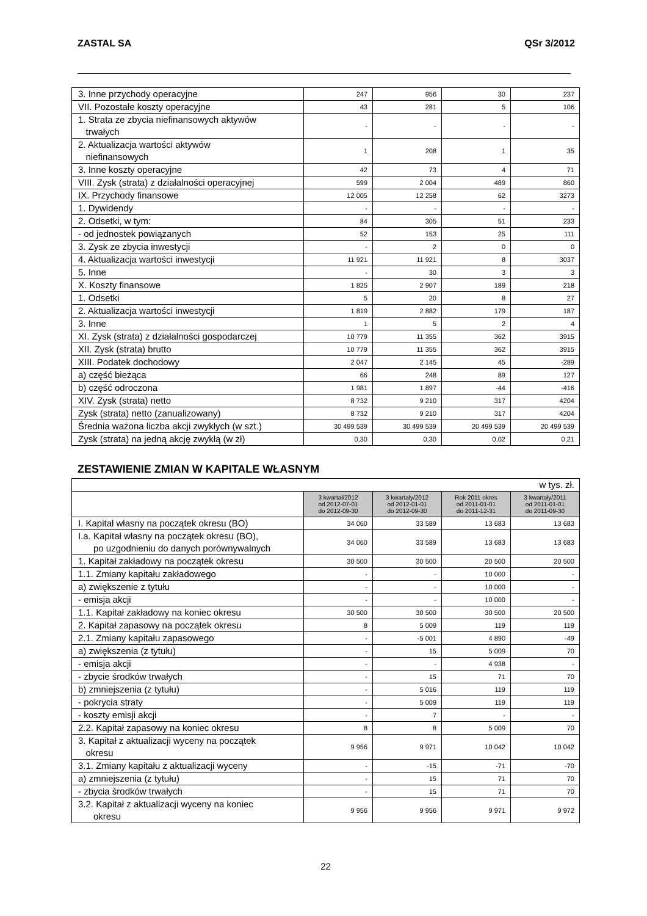ZASTAL SA QSr 3/2012
| 3. Inne przychody operacyjne | 247 | 956 | 30 | 237 |
| VII. Pozostałe koszty operacyjne | 43 | 281 | 5 | 106 |
| 1. Strata ze zbycia niefinansowych aktywów trwałych | - | - | - | - |
| 2. Aktualizacja wartości aktywów niefinansowych | 1 | 208 | 1 | 35 |
| 3. Inne koszty operacyjne | 42 | 73 | 4 | 71 |
| VIII. Zysk (strata) z działalności operacyjnej | 599 | 2 004 | 489 | 860 |
| IX. Przychody finansowe | 12 005 | 12 258 | 62 | 3273 |
| 1. Dywidendy | - | - | - | - |
| 2. Odsetki, w tym: | 84 | 305 | 51 | 233 |
| - od jednostek powiązanych | 52 | 153 | 25 | 111 |
| 3. Zysk ze zbycia inwestycji | - | 2 | 0 | 0 |
| 4. Aktualizacja wartości inwestycji | 11 921 | 11 921 | 8 | 3037 |
| 5. Inne | - | 30 | 3 | 3 |
| X. Koszty finansowe | 1 825 | 2 907 | 189 | 218 |
| 1. Odsetki | 5 | 20 | 8 | 27 |
| 2. Aktualizacja wartości inwestycji | 1 819 | 2 882 | 179 | 187 |
| 3. Inne | 1 | 5 | 2 | 4 |
| XI. Zysk (strata) z działalności gospodarczej | 10 779 | 11 355 | 362 | 3915 |
| XII. Zysk (strata) brutto | 10 779 | 11 355 | 362 | 3915 |
| XIII. Podatek dochodowy | 2 047 | 2 145 | 45 | -289 |
| a) część bieżąca | 66 | 248 | 89 | 127 |
| b) część odroczona | 1 981 | 1 897 | -44 | -416 |
| XIV. Zysk (strata) netto | 8 732 | 9 210 | 317 | 4204 |
| Zysk (strata) netto (zanualizowany) | 8 732 | 9 210 | 317 | 4204 |
| Średnia ważona liczba akcji zwykłych (w szt.) | 30 499 539 | 30 499 539 | 20 499 539 | 20 499 539 |
| Zysk (strata) na jedną akcję zwykłą (w zł) | 0,30 | 0,30 | 0,02 | 0,21 |
ZESTAWIENIE ZMIAN W KAPITALE WŁASNYM
| w tys. zł. | | | | |
| | 3 kwartał/2012 od 2012-07-01 do 2012-09-30 | 3 kwartały/2012 od 2012-01-01 do 2012-09-30 | Rok 2011 okres od 2011-01-01 do 2011-12-31 | 3 kwartały/2011 od 2011-01-01 do 2011-09-30 |
| I. Kapitał własny na początek okresu (BO) | 34 060 | 33 589 | 13 683 | 13 683 |
| I.a. Kapitał własny na początek okresu (BO), po uzgodnieniu do danych porównywalnych | 34 060 | 33 589 | 13 683 | 13 683 |
| 1. Kapitał zakładowy na początek okresu | 30 500 | 30 500 | 20 500 | 20 500 |
| 1.1. Zmiany kapitału zakładowego | - | - | 10 000 | - |
| a) zwiększenie z tytułu | - | - | 10 000 | - |
| - emisja akcji | - | - | 10 000 | - |
| 1.1. Kapitał zakładowy na koniec okresu | 30 500 | 30 500 | 30 500 | 20 500 |
| 2. Kapitał zapasowy na początek okresu | 8 | 5 009 | 119 | 119 |
| 2.1. Zmiany kapitału zapasowego | - | -5 001 | 4 890 | -49 |
| a) zwiększenia (z tytułu) | - | 15 | 5 009 | 70 |
| - emisja akcji | - | - | 4 938 | - |
| - zbycie środków trwałych | - | 15 | 71 | 70 |
| b) zmniejszenia (z tytułu) | - | 5 016 | 119 | 119 |
| - pokrycia straty | - | 5 009 | 119 | 119 |
| - koszty emisji akcji | - | 7 | - | - |
| 2.2. Kapitał zapasowy na koniec okresu | 8 | 8 | 5 009 | 70 |
| 3. Kapitał z aktualizacji wyceny na początek okresu | 9 956 | 9 971 | 10 042 | 10 042 |
| 3.1. Zmiany kapitału z aktualizacji wyceny | - | -15 | -71 | -70 |
| a) zmniejszenia (z tytułu) | - | 15 | 71 | 70 |
| - zbycia środków trwałych | - | 15 | 71 | 70 |
| 3.2. Kapitał z aktualizacji wyceny na koniec okresu | 9 956 | 9 956 | 9 971 | 9 972 |
22